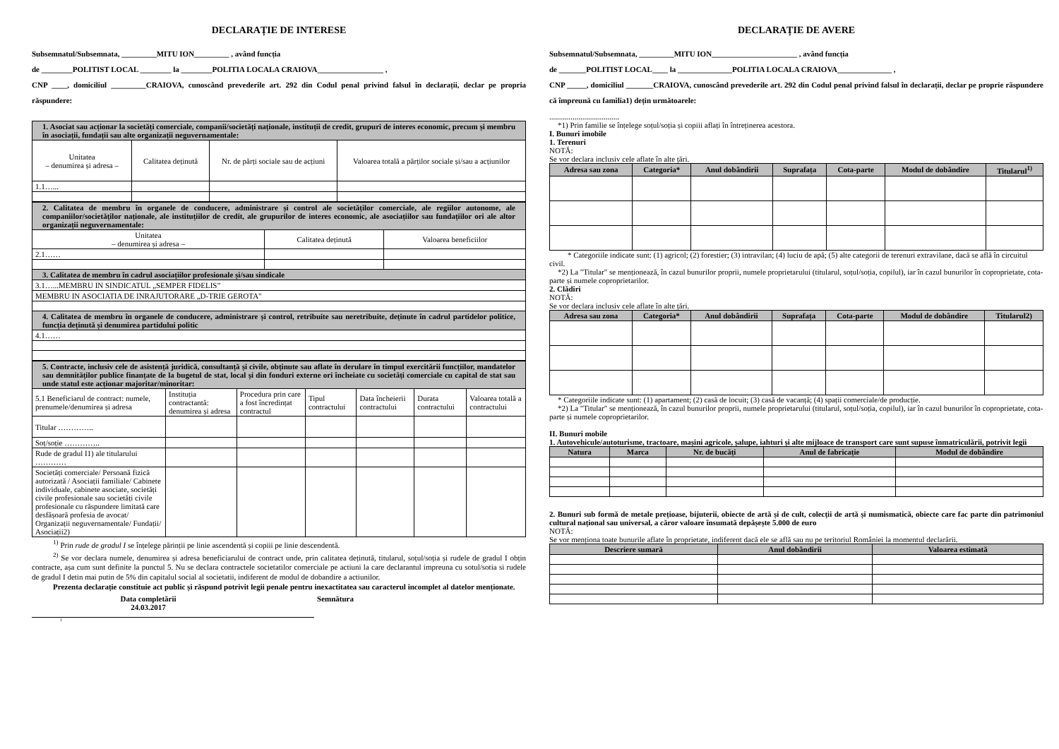DECLARAȚIE DE INTERESE
Subsemnatul/Subsemnata, _________MITU ION_________ , având funcția
de ________POLITIST LOCAL ________ la ________POLITIA LOCALA CRAIOVA_________________ ,
CNP ____, domiciliul _________CRAIOVA, cunoscând prevederile art. 292 din Codul penal privind falsul în declarații, declar pe propria răspundere:
| 1. Asociat sau acționar la societăți comerciale, companii/societăți naționale, instituții de credit, grupuri de interes economic, precum și membru în asociații, fundații sau alte organizații neguvernamentale: | | | |
| Unitatea – denumirea și adresa – | Calitatea deținută | Nr. de părți sociale sau de acțiuni | Valoarea totală a părților sociale și/sau a acțiunilor |
| 1.1…... | | | |
| 2. Calitatea de membru în organele de conducere, administrare și control ale societăților comerciale, ale regiilor autonome, ale companiilor/societăților naționale, ale instituțiilor de credit, ale grupurilor de interes economic, ale asociațiilor sau fundațiilor ori ale altor organizații neguvernamentale: | | |
| Unitatea – denumirea și adresa – | Calitatea deținută | Valoarea beneficiilor |
| 2.1…… | | |
| 3. Calitatea de membru în cadrul asociațiilor profesionale și/sau sindicale | | |
| 3.1…...MEMBRU IN SINDICATUL „SEMPER FIDELIS” | | |
| MEMBRU IN ASOCIATIA DE INRAJUTORARE „D-TRIE GEROTA" | | |
| 4. Calitatea de membru în organele de conducere, administrare și control, retribuite sau neretribuite, deținute în cadrul partidelor politice, funcția deținută și denumirea partidului politic | | |
| 4.1…… | | |
| 5. Contracte, inclusiv cele de asistență juridică, consultanță și civile, obținute sau aflate în derulare în timpul exercitării funcțiilor, mandatelor sau demnităților publice finanțate de la bugetul de stat, local și din fonduri externe ori încheiate cu societăți comerciale cu capital de stat sau unde statul este acționar majoritar/minoritar: | | | | | | |
| 5.1 Beneficiarul de contract: numele, prenumele/denumirea și adresa | Instituția contractantă: denumirea și adresa | Procedura prin care a fost încredințat contractul | Tipul contractului | Data încheierii contractului | Durata contractului | Valoarea totală a contractului |
| Titular ………….. | | | | | | |
| Soț/soție ………….. | | | | | | |
| Rude de gradul I1) ale titularului ………… | | | | | | |
| Societăți comerciale/ Persoană fizică autorizată / Asociații familiale/ Cabinete individuale, cabinete asociate, societăți civile profesionale sau societăți civile profesionale cu răspundere limitată care desfășoară profesia de avocat/ Organizații neguvernamentale/ Fundații/ Asociații2) | | | | | | |
<sup>1)</sup> Prin rude de gradul I se înțelege părinții pe linie ascendentă și copiii pe linie descendentă.
<sup>2)</sup> Se vor declara numele, denumirea și adresa beneficiarului de contract unde, prin calitatea deținută, titularul, soțul/soția și rudele de gradul I obțin contracte, așa cum sunt definite la punctul 5. Nu se declara contractele societatilor comerciale pe actiuni la care declarantul impreuna cu sotul/sotia si rudele de gradul I detin mai putin de 5% din capitalul social al societatii, indiferent de modul de dobandire a actiunilor.
Prezenta declarație constituie act public și răspund potrivit legii penale pentru inexactitatea sau caracterul incomplet al datelor menționate.
Data completării
24.03.2017
Semnătura
1
DECLARAȚIE DE AVERE
Subsemnatul/Subsemnata, _________MITU ION______________________ , având funcția
de _______POLITIST LOCAL____ la ______________POLITIA LOCALA CRAIOVA______________ ,
CNP _____, domiciliul _______CRAIOVA, cunoscând prevederile art. 292 din Codul penal privind falsul în declarații, declar pe proprie răspundere că împreună cu familia1) dețin următoarele:
....................................
*1) Prin familie se înțelege soțul/soția și copiii aflați în întreținerea acestora.
I. Bunuri imobile
1. Terenuri
NOTĂ:
Se vor declara inclusiv cele aflate în alte țări.
| Adresa sau zona | Categoria* | Anul dobândirii | Suprafața | Cota-parte | Modul de dobândire | Titularul<sup>1)</sup> |
| --- | --- | --- | --- | --- | --- | --- |
* Categoriile indicate sunt: (1) agricol; (2) forestier; (3) intravilan; (4) luciu de apă; (5) alte categorii de terenuri extravilane, dacă se află în circuitul civil.
*2) La "Titular" se menționează, în cazul bunurilor proprii, numele proprietarului (titularul, soțul/soția, copilul), iar în cazul bunurilor în coproprietate, cota-parte și numele coproprietarilor.
2. Clădiri
NOTĂ:
Se vor declara inclusiv cele aflate în alte țări.
| Adresa sau zona | Categoria* | Anul dobândirii | Suprafața | Cota-parte | Modul de dobândire | Titularul2) |
| --- | --- | --- | --- | --- | --- | --- |
* Categoriile indicate sunt: (1) apartament; (2) casă de locuit; (3) casă de vacanță; (4) spații comerciale/de producție.
*2) La "Titular" se menționează, în cazul bunurilor proprii, numele proprietarului (titularul, soțul/soția, copilul), iar în cazul bunurilor în coproprietate, cota-parte și numele coproprietarilor.
II. Bunuri mobile
1. Autovehicule/autoturisme, tractoare, mașini agricole, șalupe, iahturi și alte mijloace de transport care sunt supuse înmatriculării, potrivit legii
| Natura | Marca | Nr. de bucăți | Anul de fabricație | Modul de dobândire |
| --- | --- | --- | --- | --- |
2. Bunuri sub formă de metale prețioase, bijuterii, obiecte de artă și de cult, colecții de artă și numismatică, obiecte care fac parte din patrimoniul cultural național sau universal, a căror valoare însumată depășește 5.000 de euro
NOTĂ:
Se vor menționa toate bunurile aflate în proprietate, indiferent dacă ele se află sau nu pe teritoriul României la momentul declarării.
| Descriere sumară | Anul dobândirii | Valoarea estimată |
| --- | --- | --- |